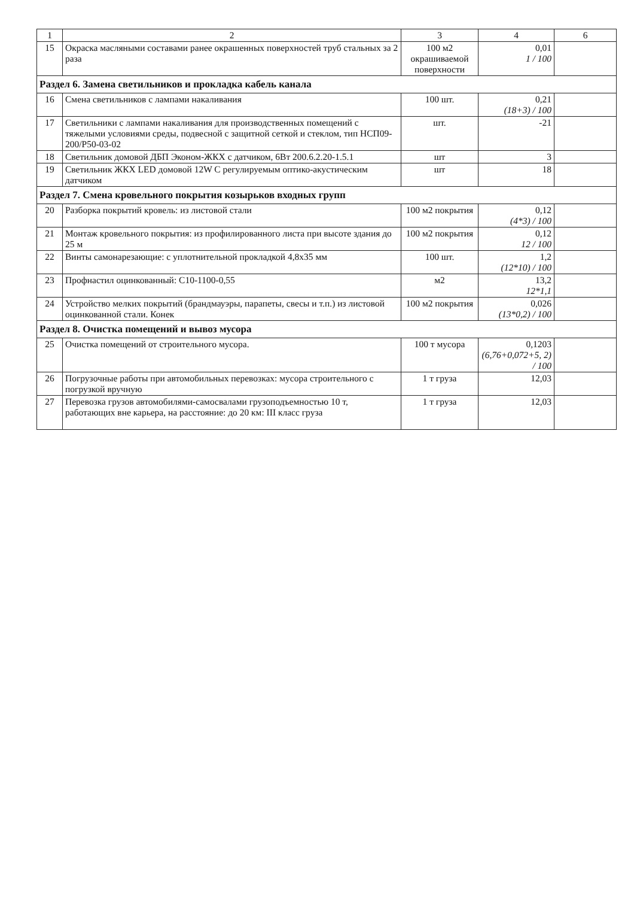| 1 | 2 | 3 | 4 | 6 |
| --- | --- | --- | --- | --- |
| 15 | Окраска масляными составами ранее окрашенных поверхностей труб стальных за 2 раза | 100 м2 окрашиваемой поверхности | 0,01 1 / 100 | |
| Раздел 6. Замена светильников и прокладка кабель канала | | | | |
| 16 | Смена светильников с лампами накаливания | 100 шт. | 0,21 (18+3) / 100 | |
| 17 | Светильники с лампами накаливания для производственных помещений с тяжелыми условиями среды, подвесной с защитной сеткой и стеклом, тип НСП09-200/Р50-03-02 | шт. | -21 | |
| 18 | Светильник домовой ДБП Эконом-ЖКХ с датчиком, 6Вт 200.6.2.20-1.5.1 | шт | 3 | |
| 19 | Светильник ЖКХ LED домовой 12W С регулируемым оптико-акустическим датчиком | шт | 18 | |
| Раздел 7. Смена кровельного покрытия козырьков входных групп | | | | |
| 20 | Разборка покрытий кровель: из листовой стали | 100 м2 покрытия | 0,12 (4*3) / 100 | |
| 21 | Монтаж кровельного покрытия: из профилированного листа при высоте здания до 25 м | 100 м2 покрытия | 0,12 12 / 100 | |
| 22 | Винты самонарезающие: с уплотнительной прокладкой 4,8х35 мм | 100 шт. | 1,2 (12*10) / 100 | |
| 23 | Профнастил оцинкованный: С10-1100-0,55 | м2 | 13,2 12*1,1 | |
| 24 | Устройство мелких покрытий (брандмауэры, парапеты, свесы и т.п.) из листовой оцинкованной стали. Конек | 100 м2 покрытия | 0,026 (13*0,2) / 100 | |
| Раздел 8. Очистка помещений и вывоз мусора | | | | |
| 25 | Очистка помещений от строительного мусора. | 100 т мусора | 0,1203 (6,76+0,072+5, 2) / 100 | |
| 26 | Погрузочные работы при автомобильных перевозках: мусора строительного с погрузкой вручную | 1 т груза | 12,03 | |
| 27 | Перевозка грузов автомобилями-самосвалами грузоподъемностью 10 т, работающих вне карьера, на расстояние: до 20 км: III класс груза | 1 т груза | 12,03 | |